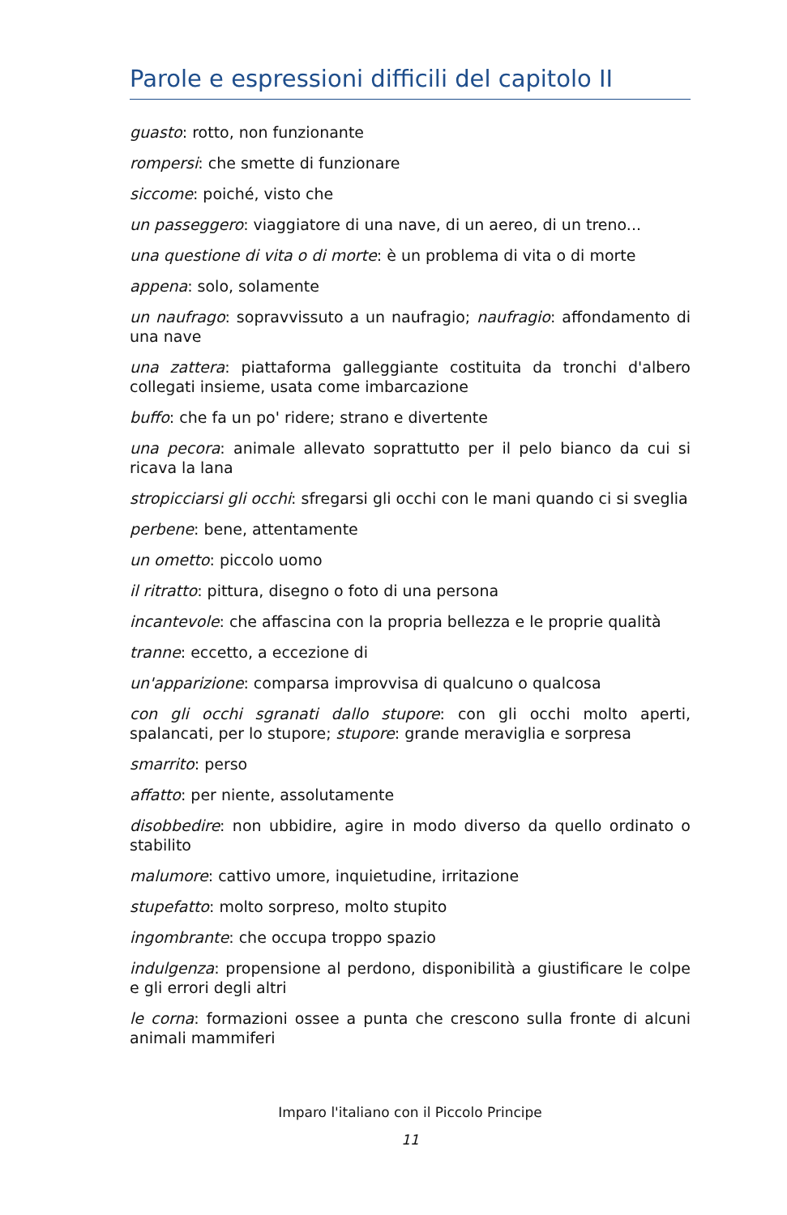Parole e espressioni difficili del capitolo II
guasto: rotto, non funzionante
rompersi: che smette di funzionare
siccome: poiché, visto che
un passeggero: viaggiatore di una nave, di un aereo, di un treno...
una questione di vita o di morte: è un problema di vita o di morte
appena: solo, solamente
un naufrago: sopravvissuto a un naufragio; naufragio: affondamento di una nave
una zattera: piattaforma galleggiante costituita da tronchi d'albero collegati insieme, usata come imbarcazione
buffo: che fa un po' ridere; strano e divertente
una pecora: animale allevato soprattutto per il pelo bianco da cui si ricava la lana
stropicciarsi gli occhi: sfregarsi gli occhi con le mani quando ci si sveglia
perbene: bene, attentamente
un ometto: piccolo uomo
il ritratto: pittura, disegno o foto di una persona
incantevole: che affascina con la propria bellezza e le proprie qualità
tranne: eccetto, a eccezione di
un'apparizione: comparsa improvvisa di qualcuno o qualcosa
con gli occhi sgranati dallo stupore: con gli occhi molto aperti, spalancati, per lo stupore; stupore: grande meraviglia e sorpresa
smarrito: perso
affatto: per niente, assolutamente
disobbedire: non ubbidire, agire in modo diverso da quello ordinato o stabilito
malumore: cattivo umore, inquietudine, irritazione
stupefatto: molto sorpreso, molto stupito
ingombrante: che occupa troppo spazio
indulgenza: propensione al perdono, disponibilità a giustificare le colpe e gli errori degli altri
le corna: formazioni ossee a punta che crescono sulla fronte di alcuni animali mammiferi
Imparo l'italiano con il Piccolo Principe
11